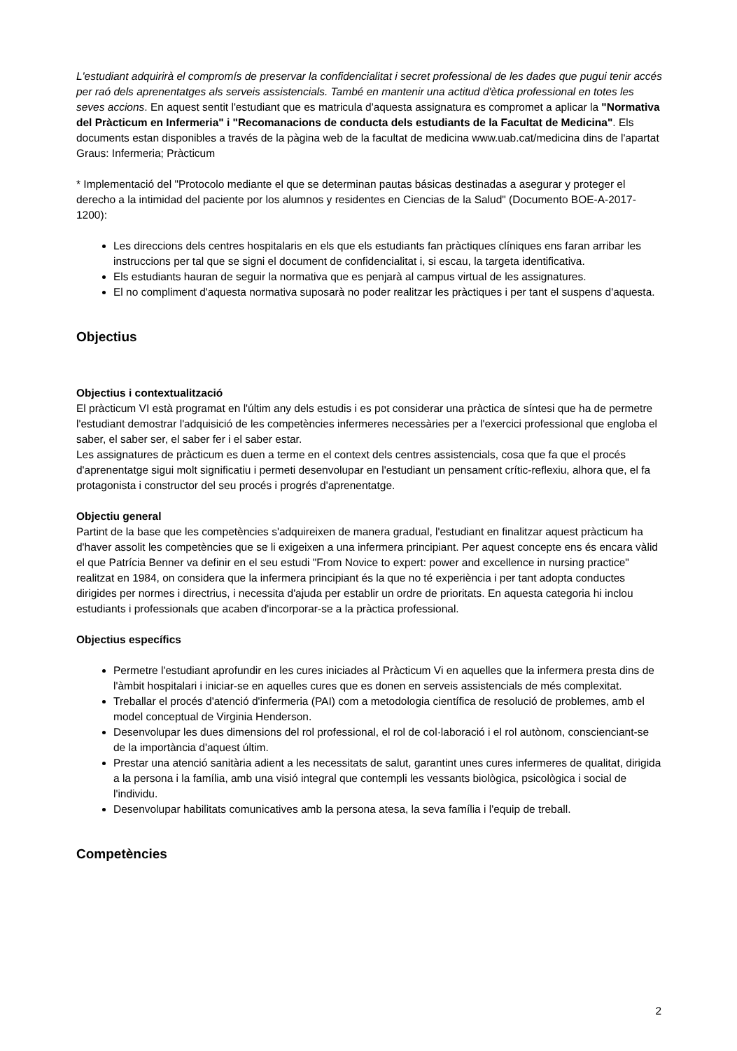L'estudiant adquirirà el compromís de preservar la confidencialitat i secret professional de les dades que pugui tenir accés per raó dels aprenentatges als serveis assistencials. També en mantenir una actitud d'ètica professional en totes les seves accions. En aquest sentit l'estudiant que es matricula d'aquesta assignatura es compromet a aplicar la "Normativa del Pràcticum en Infermeria" i "Recomanacions de conducta dels estudiants de la Facultat de Medicina". Els documents estan disponibles a través de la pàgina web de la facultat de medicina www.uab.cat/medicina dins de l'apartat Graus: Infermeria; Pràcticum
* Implementació del "Protocolo mediante el que se determinan pautas básicas destinadas a asegurar y proteger el derecho a la intimidad del paciente por los alumnos y residentes en Ciencias de la Salud" (Documento BOE-A-2017-1200):
Les direccions dels centres hospitalaris en els que els estudiants fan pràctiques clíniques ens faran arribar les instruccions per tal que se signi el document de confidencialitat i, si escau, la targeta identificativa.
Els estudiants hauran de seguir la normativa que es penjarà al campus virtual de les assignatures.
El no compliment d'aquesta normativa suposarà no poder realitzar les pràctiques i per tant el suspens d'aquesta.
Objectius
Objectius i contextualització
El pràcticum VI està programat en l'últim any dels estudis i es pot considerar una pràctica de síntesi que ha de permetre l'estudiant demostrar l'adquisició de les competències infermeres necessàries per a l'exercici professional que engloba el saber, el saber ser, el saber fer i el saber estar.
Les assignatures de pràcticum es duen a terme en el context dels centres assistencials, cosa que fa que el procés d'aprenentatge sigui molt significatiu i permeti desenvolupar en l'estudiant un pensament crític-reflexiu, alhora que, el fa protagonista i constructor del seu procés i progrés d'aprenentatge.
Objectiu general
Partint de la base que les competències s'adquireixen de manera gradual, l'estudiant en finalitzar aquest pràcticum ha d'haver assolit les competències que se li exigeixen a una infermera principiant. Per aquest concepte ens és encara vàlid el que Patrícia Benner va definir en el seu estudi "From Novice to expert: power and excellence in nursing practice" realitzat en 1984, on considera que la infermera principiant és la que no té experiència i per tant adopta conductes dirigides per normes i directrius, i necessita d'ajuda per establir un ordre de prioritats. En aquesta categoria hi inclou estudiants i professionals que acaben d'incorporar-se a la pràctica professional.
Objectius específics
Permetre l'estudiant aprofundir en les cures iniciades al Pràcticum Vi en aquelles que la infermera presta dins de l'àmbit hospitalari i iniciar-se en aquelles cures que es donen en serveis assistencials de més complexitat.
Treballar el procés d'atenció d'infermeria (PAI) com a metodologia científica de resolució de problemes, amb el model conceptual de Virginia Henderson.
Desenvolupar les dues dimensions del rol professional, el rol de col·laboració i el rol autònom, conscienciant-se de la importància d'aquest últim.
Prestar una atenció sanitària adient a les necessitats de salut, garantint unes cures infermeres de qualitat, dirigida a la persona i la família, amb una visió integral que contempli les vessants biològica, psicològica i social de l'individu.
Desenvolupar habilitats comunicatives amb la persona atesa, la seva família i l'equip de treball.
Competències
2